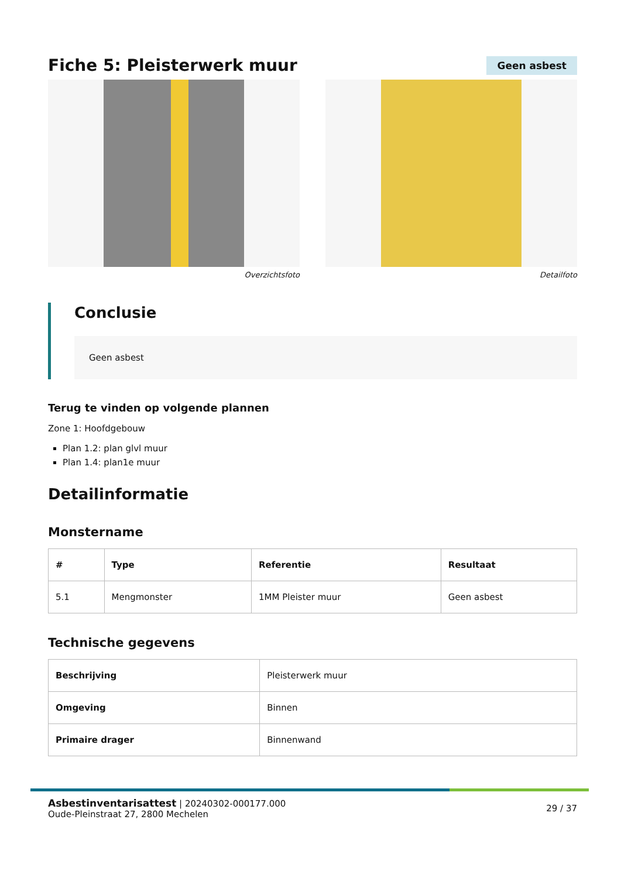Fiche 5: Pleisterwerk muur
Geen asbest
Overzichtsfoto Detailfoto
Conclusie
Geen asbest
Terug te vinden op volgende plannen
Zone 1: Hoofdgebouw
Plan 1.2: plan glvl muur
Plan 1.4: plan1e muur
Detailinformatie
Monstername
| # | Type | Referentie | Resultaat |
| --- | --- | --- | --- |
| 5.1 | Mengmonster | 1MM Pleister muur | Geen asbest |
Technische gegevens
| Beschrijving | Pleisterwerk muur |
| Omgeving | Binnen |
| Primaire drager | Binnenwand |
Asbestinventarisattest | 20240302-000177.000
Oude-Pleinstraat 27, 2800 Mechelen
29 / 37